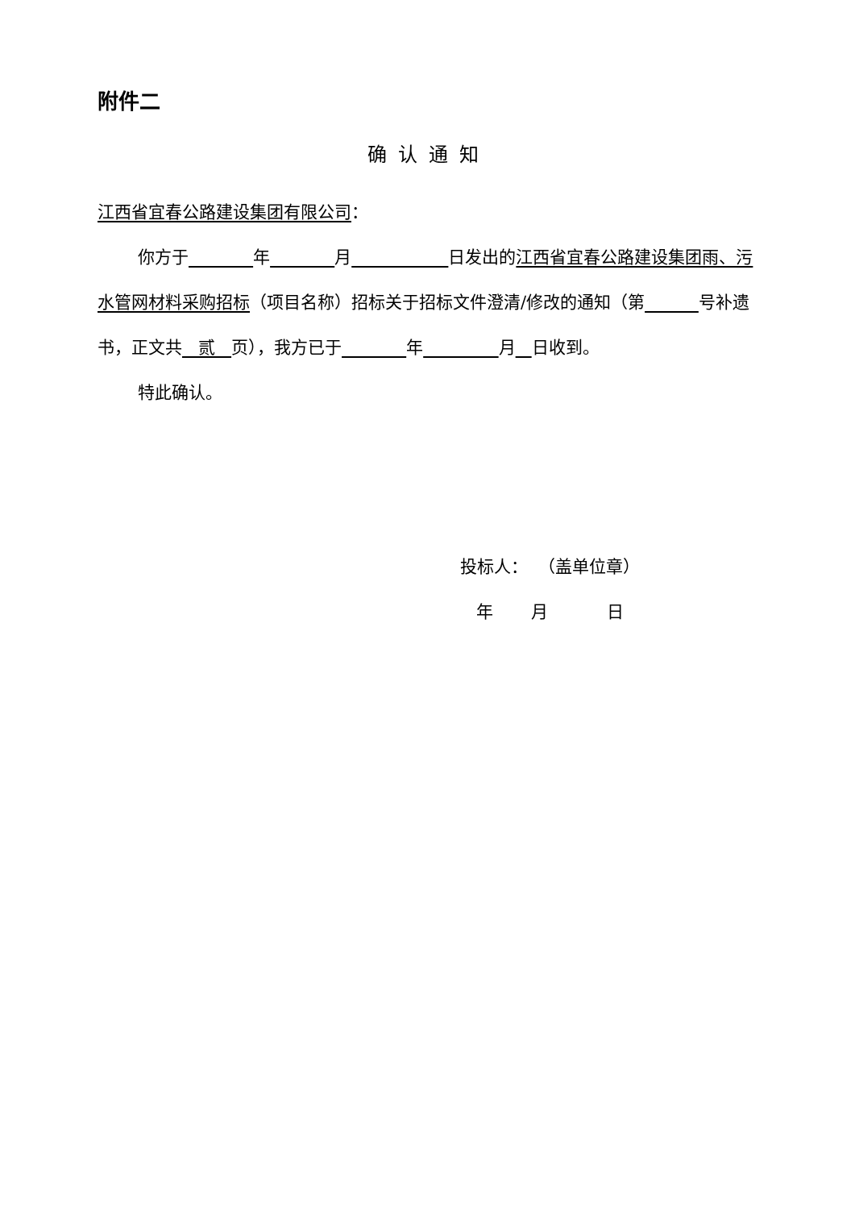附件二
确认通知
江西省宜春公路建设集团有限公司：
你方于 年 月 日发出的江西省宜春公路建设集团雨、污水管网材料采购招标（项目名称）招标关于招标文件澄清/修改的通知（第 号补遗书，正文共 贰 页），我方已于 年 月 日收到。
特此确认。
投标人： （盖单位章）
年 月 日